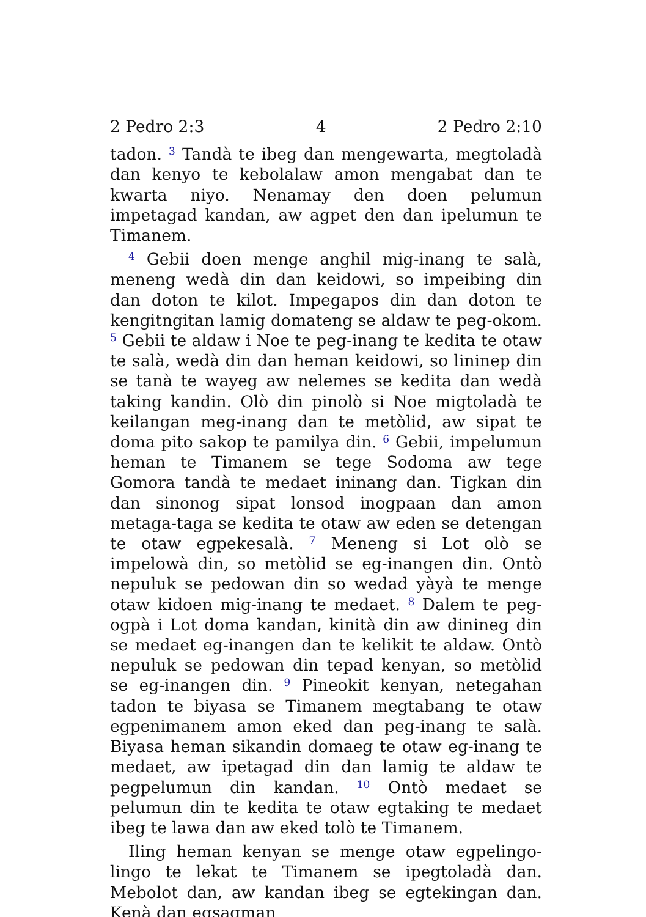2 Pedro 2:3 4 2 Pedro 2:10
tadon. <sup>3</sup> Tandà te ibeg dan mengewarta, megtoladà dan kenyo te kebolalaw amon mengabat dan te kwarta niyo. Nenamay den doen pelumun impetagad kandan, aw agpet den dan ipelumun te Timanem.
<sup>4</sup> Gebii doen menge anghil mig-inang te salà, meneng wedà din dan keidowi, so impeibing din dan doton te kilot. Impegapos din dan doton te kengitngitan lamig domateng se aldaw te peg-okom. <sup>5</sup> Gebii te aldaw i Noe te peg-inang te kedita te otaw te salà, wedà din dan heman keidowi, so lininep din se tanà te wayeg aw nelemes se kedita dan wedà taking kandin. Olò din pinolò si Noe migtoladà te keilangan meg-inang dan te metòlid, aw sipat te doma pito sakop te pamilya din. <sup>6</sup> Gebii, impelumun heman te Timanem se tege Sodoma aw tege Gomora tandà te medaet ininang dan. Tigkan din dan sinonog sipat lonsod inogpaan dan amon metaga-taga se kedita te otaw aw eden se detengan te otaw egpekesalà. <sup>7</sup> Meneng si Lot olò se impelowà din, so metòlid se eg-inangen din. Ontò nepuluk se pedowan din so wedad yàyà te menge otaw kidoen mig-inang te medaet. <sup>8</sup> Dalem te peg-ogpà i Lot doma kandan, kinità din aw dinineg din se medaet eg-inangen dan te kelikit te aldaw. Ontò nepuluk se pedowan din tepad kenyan, so metòlid se eg-inangen din. <sup>9</sup> Pineokit kenyan, netegahan tadon te biyasa se Timanem megtabang te otaw egpenimanem amon eked dan peg-inang te salà. Biyasa heman sikandin domaeg te otaw eg-inang te medaet, aw ipetagad din dan lamig te aldaw te pegpelumun din kandan. <sup>10</sup> Ontò medaet se pelumun din te kedita te otaw egtaking te medaet ibeg te lawa dan aw eked tolò te Timanem.
Iling heman kenyan se menge otaw egpelingo-lingo te lekat te Timanem se ipegtoladà dan. Mebolot dan, aw kandan ibeg se egtekingan dan. Kenà dan egsagman